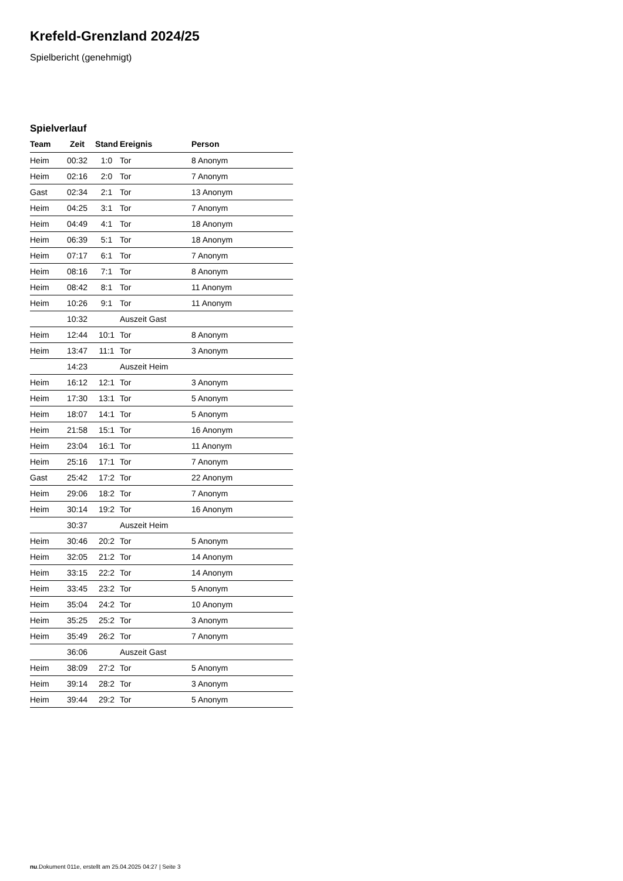Krefeld-Grenzland 2024/25
Spielbericht (genehmigt)
Spielverlauf
| Team | Zeit | Stand | Ereignis | Person |
| --- | --- | --- | --- | --- |
| Heim | 00:32 | 1:0 | Tor | 8 Anonym |
| Heim | 02:16 | 2:0 | Tor | 7 Anonym |
| Gast | 02:34 | 2:1 | Tor | 13 Anonym |
| Heim | 04:25 | 3:1 | Tor | 7 Anonym |
| Heim | 04:49 | 4:1 | Tor | 18 Anonym |
| Heim | 06:39 | 5:1 | Tor | 18 Anonym |
| Heim | 07:17 | 6:1 | Tor | 7 Anonym |
| Heim | 08:16 | 7:1 | Tor | 8 Anonym |
| Heim | 08:42 | 8:1 | Tor | 11 Anonym |
| Heim | 10:26 | 9:1 | Tor | 11 Anonym |
| | 10:32 | | Auszeit Gast | |
| Heim | 12:44 | 10:1 | Tor | 8 Anonym |
| Heim | 13:47 | 11:1 | Tor | 3 Anonym |
| | 14:23 | | Auszeit Heim | |
| Heim | 16:12 | 12:1 | Tor | 3 Anonym |
| Heim | 17:30 | 13:1 | Tor | 5 Anonym |
| Heim | 18:07 | 14:1 | Tor | 5 Anonym |
| Heim | 21:58 | 15:1 | Tor | 16 Anonym |
| Heim | 23:04 | 16:1 | Tor | 11 Anonym |
| Heim | 25:16 | 17:1 | Tor | 7 Anonym |
| Gast | 25:42 | 17:2 | Tor | 22 Anonym |
| Heim | 29:06 | 18:2 | Tor | 7 Anonym |
| Heim | 30:14 | 19:2 | Tor | 16 Anonym |
| | 30:37 | | Auszeit Heim | |
| Heim | 30:46 | 20:2 | Tor | 5 Anonym |
| Heim | 32:05 | 21:2 | Tor | 14 Anonym |
| Heim | 33:15 | 22:2 | Tor | 14 Anonym |
| Heim | 33:45 | 23:2 | Tor | 5 Anonym |
| Heim | 35:04 | 24:2 | Tor | 10 Anonym |
| Heim | 35:25 | 25:2 | Tor | 3 Anonym |
| Heim | 35:49 | 26:2 | Tor | 7 Anonym |
| | 36:06 | | Auszeit Gast | |
| Heim | 38:09 | 27:2 | Tor | 5 Anonym |
| Heim | 39:14 | 28:2 | Tor | 3 Anonym |
| Heim | 39:44 | 29:2 | Tor | 5 Anonym |
nu.Dokument 011e, erstellt am 25.04.2025 04:27 | Seite 3